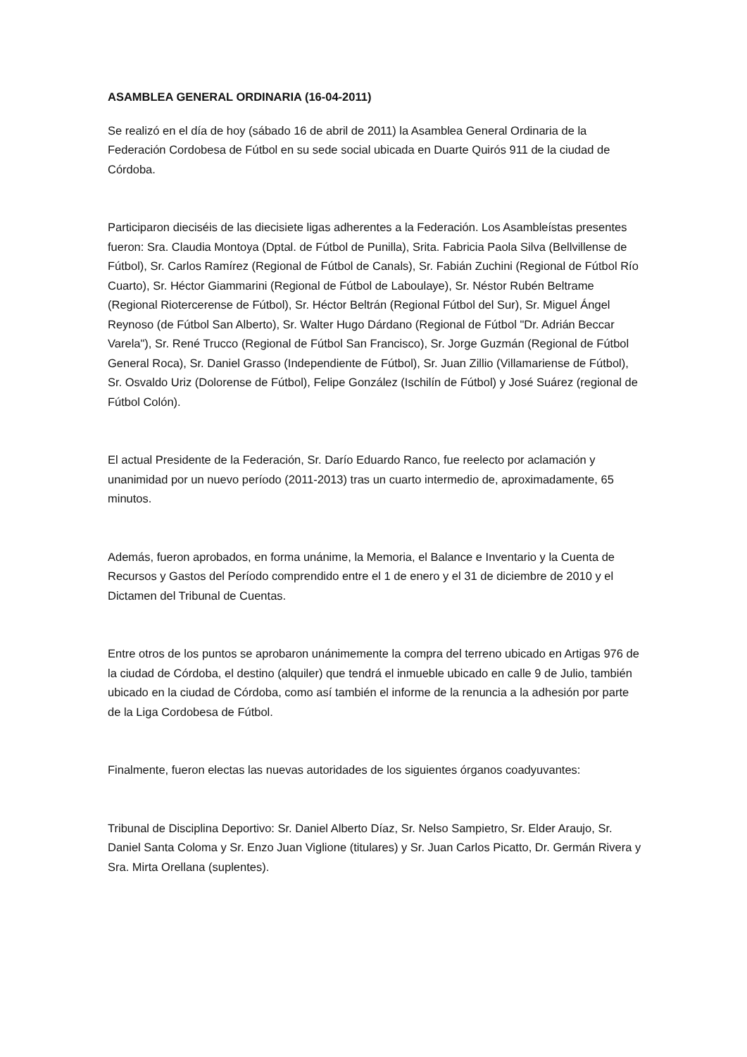ASAMBLEA GENERAL ORDINARIA (16-04-2011)
Se realizó en el día de hoy (sábado 16 de abril de 2011) la Asamblea General Ordinaria de la Federación Cordobesa de Fútbol en su sede social ubicada en Duarte Quirós 911 de la ciudad de Córdoba.
Participaron dieciséis de las diecisiete ligas adherentes a la Federación. Los Asambleístas presentes fueron: Sra. Claudia Montoya (Dptal. de Fútbol de Punilla), Srita. Fabricia Paola Silva (Bellvillense de Fútbol), Sr. Carlos Ramírez (Regional de Fútbol de Canals), Sr. Fabián Zuchini (Regional de Fútbol Río Cuarto), Sr. Héctor Giammarini (Regional de Fútbol de Laboulaye), Sr. Néstor Rubén Beltrame (Regional Riotercerense de Fútbol), Sr. Héctor Beltrán (Regional Fútbol del Sur), Sr. Miguel Ángel Reynoso (de Fútbol San Alberto), Sr. Walter Hugo Dárdano (Regional de Fútbol "Dr. Adrián Beccar Varela"), Sr. René Trucco (Regional de Fútbol San Francisco), Sr. Jorge Guzmán (Regional de Fútbol General Roca), Sr. Daniel Grasso (Independiente de Fútbol), Sr. Juan Zillio (Villamariense de Fútbol), Sr. Osvaldo Uriz (Dolorense de Fútbol), Felipe González (Ischilín de Fútbol) y José Suárez (regional de Fútbol Colón).
El actual Presidente de la Federación, Sr. Darío Eduardo Ranco, fue reelecto por aclamación y unanimidad por un nuevo período (2011-2013) tras un cuarto intermedio de, aproximadamente, 65 minutos.
Además, fueron aprobados, en forma unánime, la Memoria, el Balance e Inventario y la Cuenta de Recursos y Gastos del Período comprendido entre el 1 de enero y el 31 de diciembre de 2010 y el Dictamen del Tribunal de Cuentas.
Entre otros de los puntos se aprobaron unánimemente la compra del terreno ubicado en Artigas 976 de la ciudad de Córdoba, el destino (alquiler) que tendrá el inmueble ubicado en calle 9 de Julio, también ubicado en la ciudad de Córdoba, como así también el informe de la renuncia a la adhesión por parte de la Liga Cordobesa de Fútbol.
Finalmente, fueron electas las nuevas autoridades de los siguientes órganos coadyuvantes:
Tribunal de Disciplina Deportivo: Sr. Daniel Alberto Díaz, Sr. Nelso Sampietro, Sr. Elder Araujo, Sr. Daniel Santa Coloma y Sr. Enzo Juan Viglione (titulares) y Sr. Juan Carlos Picatto, Dr. Germán Rivera y Sra. Mirta Orellana (suplentes).